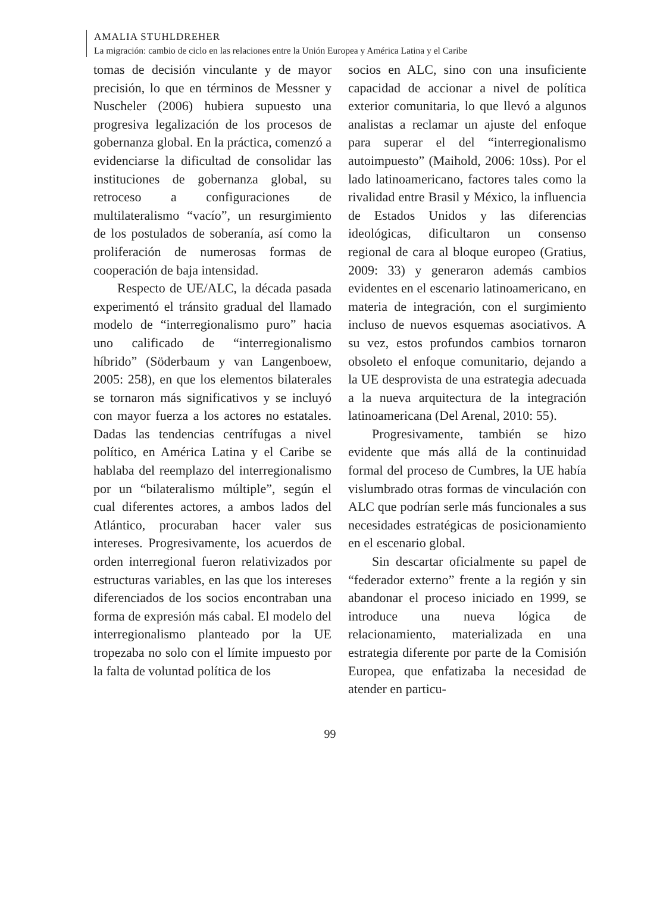AMALIA STUHLDREHER
La migración: cambio de ciclo en las relaciones entre la Unión Europea y América Latina y el Caribe
tomas de decisión vinculante y de mayor precisión, lo que en términos de Messner y Nuscheler (2006) hubiera supuesto una progresiva legalización de los procesos de gobernanza global. En la práctica, comenzó a evidenciarse la dificultad de consolidar las instituciones de gobernanza global, su retroceso a configuraciones de multilateralismo “vacío”, un resurgimiento de los postulados de soberanía, así como la proliferación de numerosas formas de cooperación de baja intensidad.
Respecto de UE/ALC, la década pasada experimentó el tránsito gradual del llamado modelo de “interregionalismo puro” hacia uno calificado de “interregionalismo híbrido” (Söderbaum y van Langenboew, 2005: 258), en que los elementos bilaterales se tornaron más significativos y se incluyó con mayor fuerza a los actores no estatales. Dadas las tendencias centrífugas a nivel político, en América Latina y el Caribe se hablaba del reemplazo del interregionalismo por un “bilateralismo múltiple”, según el cual diferentes actores, a ambos lados del Atlántico, procuraban hacer valer sus intereses. Progresivamente, los acuerdos de orden interregional fueron relativizados por estructuras variables, en las que los intereses diferenciados de los socios encontraban una forma de expresión más cabal. El modelo del interregionalismo planteado por la UE tropezaba no solo con el límite impuesto por la falta de voluntad política de los
socios en ALC, sino con una insuficiente capacidad de accionar a nivel de política exterior comunitaria, lo que llevó a algunos analistas a reclamar un ajuste del enfoque para superar el del “interregionalismo autoimpuesto” (Maihold, 2006: 10ss). Por el lado latinoamericano, factores tales como la rivalidad entre Brasil y México, la influencia de Estados Unidos y las diferencias ideológicas, dificultaron un consenso regional de cara al bloque europeo (Gratius, 2009: 33) y generaron además cambios evidentes en el escenario latinoamericano, en materia de integración, con el surgimiento incluso de nuevos esquemas asociativos. A su vez, estos profundos cambios tornaron obsoleto el enfoque comunitario, dejando a la UE desprovista de una estrategia adecuada a la nueva arquitectura de la integración latinoamericana (Del Arenal, 2010: 55).
Progresivamente, también se hizo evidente que más allá de la continuidad formal del proceso de Cumbres, la UE había vislumbrado otras formas de vinculación con ALC que podrían serle más funcionales a sus necesidades estratégicas de posicionamiento en el escenario global.
Sin descartar oficialmente su papel de “federador externo” frente a la región y sin abandonar el proceso iniciado en 1999, se introduce una nueva lógica de relacionamiento, materializada en una estrategia diferente por parte de la Comisión Europea, que enfatizaba la necesidad de atender en particu-
99